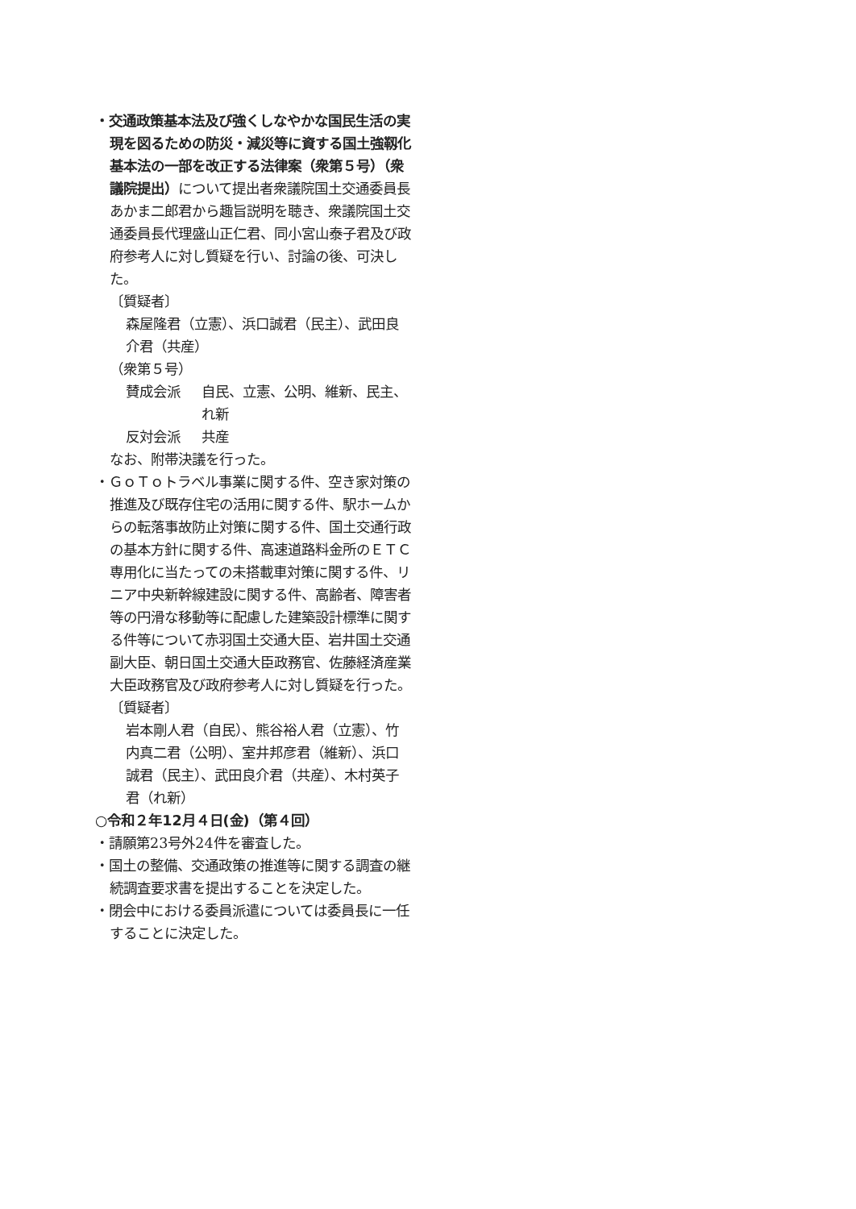・交通政策基本法及び強くしなやかな国民生活の実現を図るための防災・減災等に資する国土強靱化基本法の一部を改正する法律案（衆第５号）（衆議院提出）について提出者衆議院国土交通委員長あかま二郎君から趣旨説明を聴き、衆議院国土交通委員長代理盛山正仁君、同小宮山泰子君及び政府参考人に対し質疑を行い、討論の後、可決した。
〔質疑者〕
森屋隆君（立憲）、浜口誠君（民主）、武田良介君（共産）
（衆第５号）
賛成会派 自民、立憲、公明、維新、民主、れ新
反対会派 共産
なお、附帯決議を行った。
・ＧｏＴｏトラベル事業に関する件、空き家対策の推進及び既存住宅の活用に関する件、駅ホームからの転落事故防止対策に関する件、国土交通行政の基本方針に関する件、高速道路料金所のＥＴＣ専用化に当たっての未搭載車対策に関する件、リニア中央新幹線建設に関する件、高齢者、障害者等の円滑な移動等に配慮した建築設計標準に関する件等について赤羽国土交通大臣、岩井国土交通副大臣、朝日国土交通大臣政務官、佐藤経済産業大臣政務官及び政府参考人に対し質疑を行った。
〔質疑者〕
岩本剛人君（自民）、熊谷裕人君（立憲）、竹内真二君（公明）、室井邦彦君（維新）、浜口誠君（民主）、武田良介君（共産）、木村英子君（れ新）
○令和２年12月４日(金)（第４回）
・請願第23号外24件を審査した。
・国土の整備、交通政策の推進等に関する調査の継続調査要求書を提出することを決定した。
・閉会中における委員派遣については委員長に一任することに決定した。